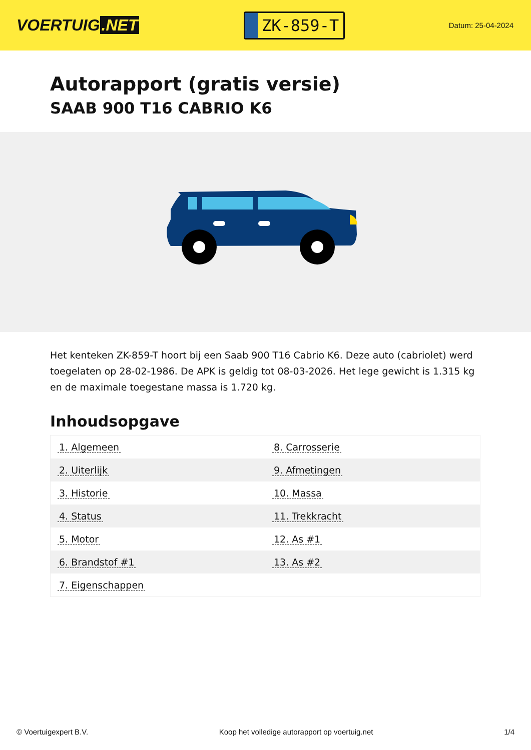VOERTUIG.NET
ZK-859-T
Datum: 25-04-2024
Autorapport (gratis versie)
SAAB 900 T16 CABRIO K6
Het kenteken ZK-859-T hoort bij een Saab 900 T16 Cabrio K6. Deze auto (cabriolet) werd toegelaten op 28-02-1986. De APK is geldig tot 08-03-2026. Het lege gewicht is 1.315 kg en de maximale toegestane massa is 1.720 kg.
Inhoudsopgave
| 1. Algemeen | 8. Carrosserie |
| 2. Uiterlijk | 9. Afmetingen |
| 3. Historie | 10. Massa |
| 4. Status | 11. Trekkracht |
| 5. Motor | 12. As #1 |
| 6. Brandstof #1 | 13. As #2 |
| 7. Eigenschappen | |
© Voertuigexpert B.V. Koop het volledige autorapport op voertuig.net 1/4